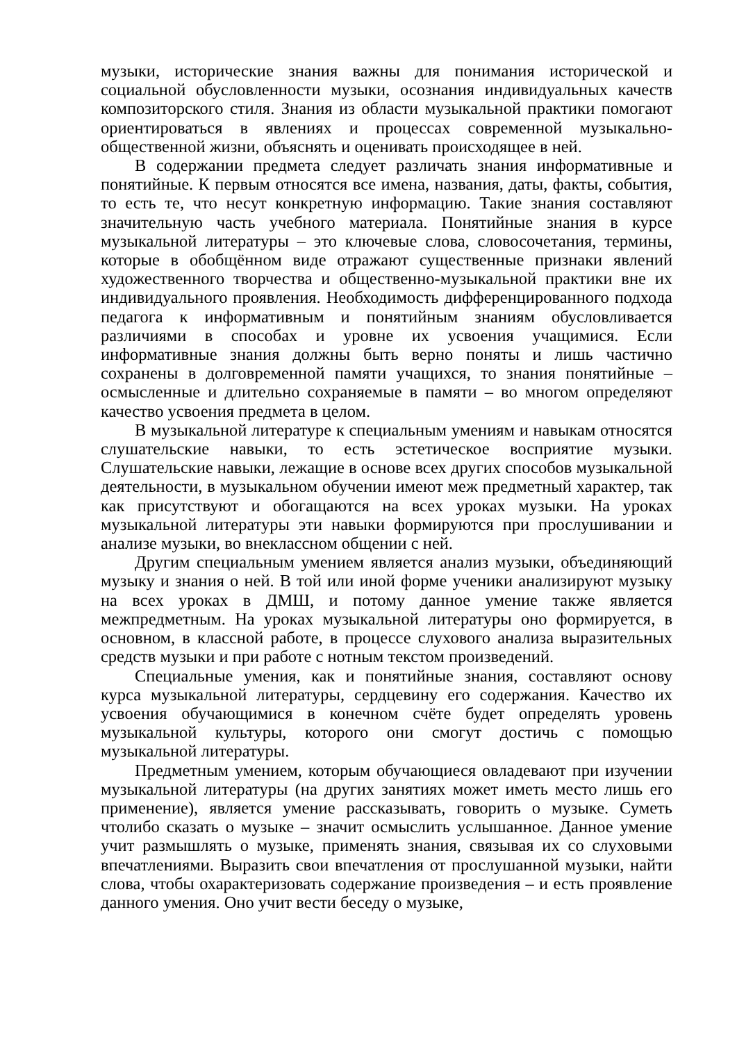музыки, исторические знания важны для понимания исторической и социальной обусловленности музыки, осознания индивидуальных качеств композиторского стиля. Знания из области музыкальной практики помогают ориентироваться в явлениях и процессах современной музыкально-общественной жизни, объяснять и оценивать происходящее в ней.
В содержании предмета следует различать знания информативные и понятийные. К первым относятся все имена, названия, даты, факты, события, то есть те, что несут конкретную информацию. Такие знания составляют значительную часть учебного материала. Понятийные знания в курсе музыкальной литературы – это ключевые слова, словосочетания, термины, которые в обобщённом виде отражают существенные признаки явлений художественного творчества и общественно-музыкальной практики вне их индивидуального проявления. Необходимость дифференцированного подхода педагога к информативным и понятийным знаниям обусловливается различиями в способах и уровне их усвоения учащимися. Если информативные знания должны быть верно поняты и лишь частично сохранены в долговременной памяти учащихся, то знания понятийные – осмысленные и длительно сохраняемые в памяти – во многом определяют качество усвоения предмета в целом.
В музыкальной литературе к специальным умениям и навыкам относятся слушательские навыки, то есть эстетическое восприятие музыки. Слушательские навыки, лежащие в основе всех других способов музыкальной деятельности, в музыкальном обучении имеют меж предметный характер, так как присутствуют и обогащаются на всех уроках музыки. На уроках музыкальной литературы эти навыки формируются при прослушивании и анализе музыки, во внеклассном общении с ней.
Другим специальным умением является анализ музыки, объединяющий музыку и знания о ней. В той или иной форме ученики анализируют музыку на всех уроках в ДМШ, и потому данное умение также является межпредметным. На уроках музыкальной литературы оно формируется, в основном, в классной работе, в процессе слухового анализа выразительных средств музыки и при работе с нотным текстом произведений.
Специальные умения, как и понятийные знания, составляют основу курса музыкальной литературы, сердцевину его содержания. Качество их усвоения обучающимися в конечном счёте будет определять уровень музыкальной культуры, которого они смогут достичь с помощью музыкальной литературы.
Предметным умением, которым обучающиеся овладевают при изучении музыкальной литературы (на других занятиях может иметь место лишь его применение), является умение рассказывать, говорить о музыке. Суметь чтолибо сказать о музыке – значит осмыслить услышанное. Данное умение учит размышлять о музыке, применять знания, связывая их со слуховыми впечатлениями. Выразить свои впечатления от прослушанной музыки, найти слова, чтобы охарактеризовать содержание произведения – и есть проявление данного умения. Оно учит вести беседу о музыке,